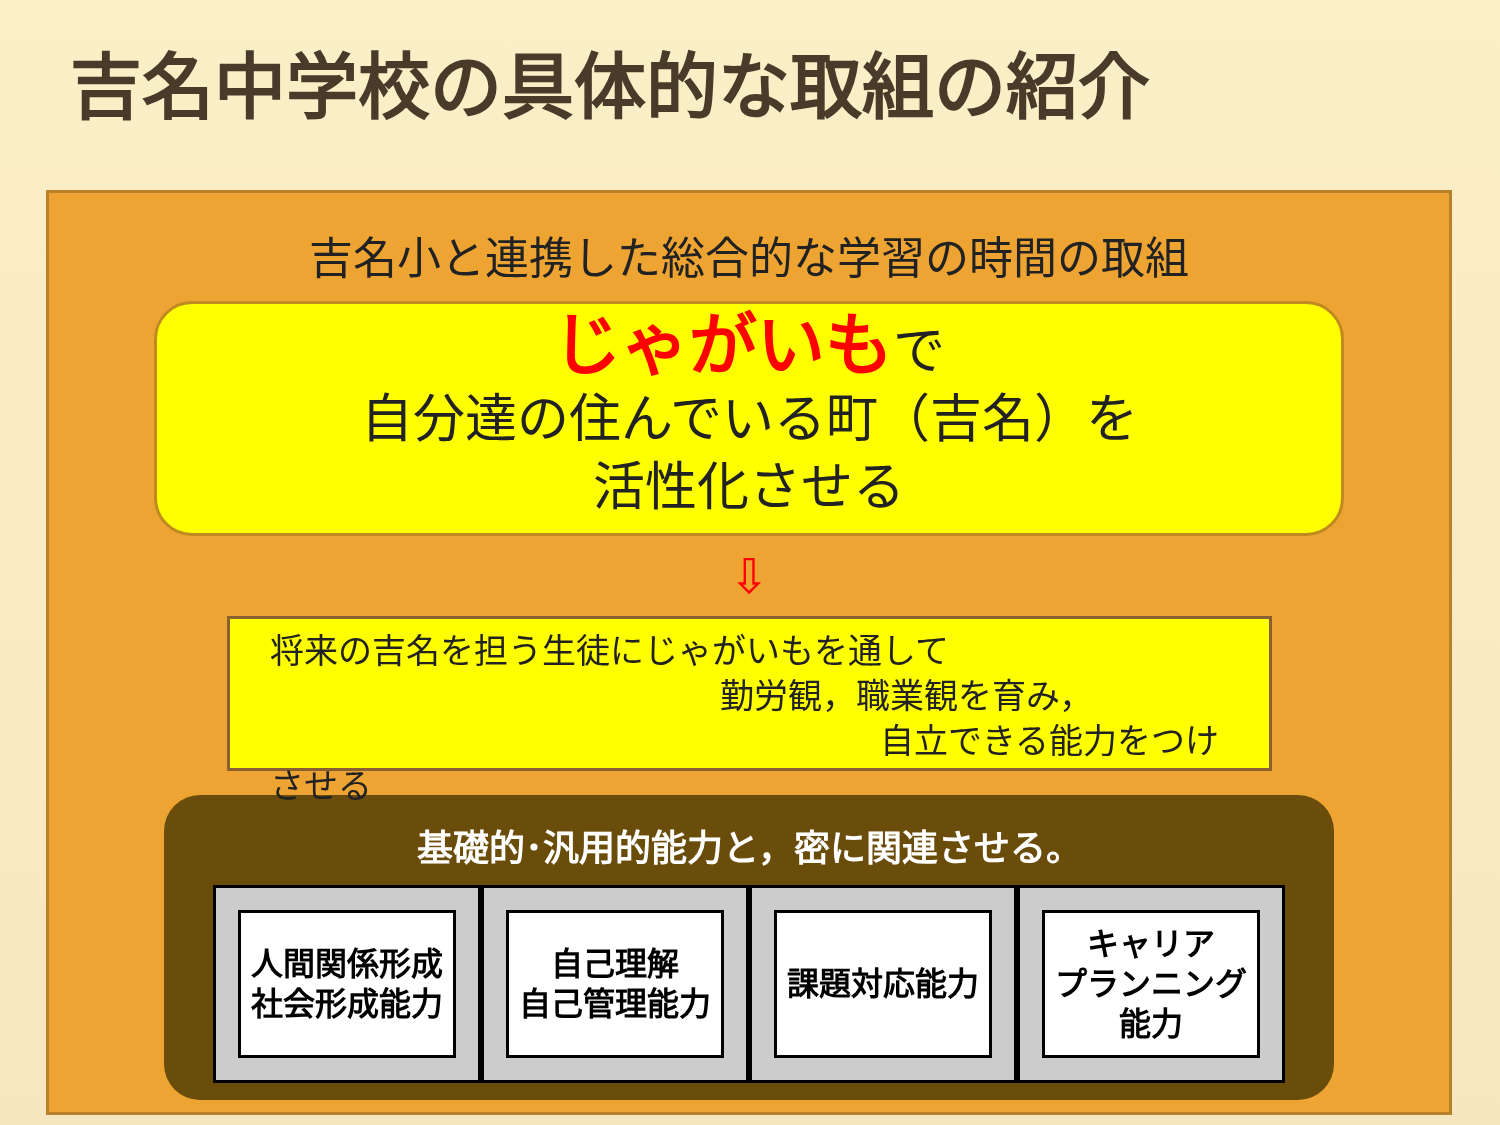吉名中学校の具体的な取組の紹介
吉名小と連携した総合的な学習の時間の取組
じゃがいもで
自分達の住んでいる町（吉名）を
活性化させる
⇩
将来の吉名を担う生徒にじゃがいもを通して
勤労観，職業観を育み，
自立できる能力をつけさせる
基礎的･汎用的能力と，密に関連させる。
人間関係形成
社会形成能力
自己理解
自己管理能力
課題対応能力 キャリア
プランニング
能力